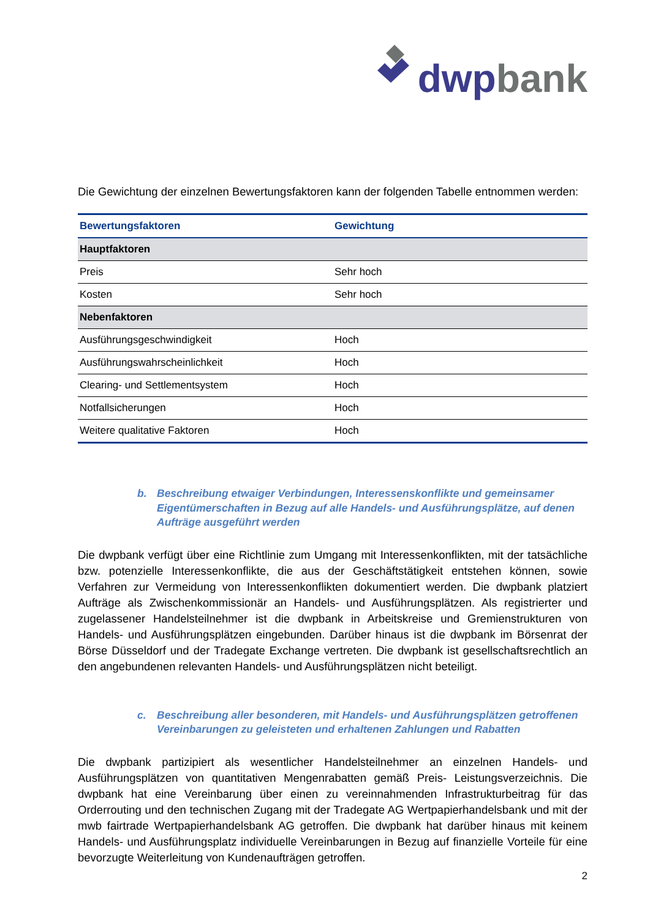dwp bank
Die Gewichtung der einzelnen Bewertungsfaktoren kann der folgenden Tabelle entnommen werden:
| Bewertungsfaktoren | Gewichtung |
| --- | --- |
| Hauptfaktoren | |
| Preis | Sehr hoch |
| Kosten | Sehr hoch |
| Nebenfaktoren | |
| Ausführungsgeschwindigkeit | Hoch |
| Ausführungswahrscheinlichkeit | Hoch |
| Clearing- und Settlementsystem | Hoch |
| Notfallsicherungen | Hoch |
| Weitere qualitative Faktoren | Hoch |
b. Beschreibung etwaiger Verbindungen, Interessenskonflikte und gemeinsamer Eigentümerschaften in Bezug auf alle Handels- und Ausführungsplätze, auf denen Aufträge ausgeführt werden
Die dwpbank verfügt über eine Richtlinie zum Umgang mit Interessenkonflikten, mit der tatsächliche bzw. potenzielle Interessenkonflikte, die aus der Geschäftstätigkeit entstehen können, sowie Verfahren zur Vermeidung von Interessenkonflikten dokumentiert werden. Die dwpbank platziert Aufträge als Zwischenkommissionär an Handels- und Ausführungsplätzen. Als registrierter und zugelassener Handelsteilnehmer ist die dwpbank in Arbeitskreise und Gremienstrukturen von Handels- und Ausführungsplätzen eingebunden. Darüber hinaus ist die dwpbank im Börsenrat der Börse Düsseldorf und der Tradegate Exchange vertreten. Die dwpbank ist gesellschaftsrechtlich an den angebundenen relevanten Handels- und Ausführungsplätzen nicht beteiligt.
c. Beschreibung aller besonderen, mit Handels- und Ausführungsplätzen getroffenen Vereinbarungen zu geleisteten und erhaltenen Zahlungen und Rabatten
Die dwpbank partizipiert als wesentlicher Handelsteilnehmer an einzelnen Handels- und Ausführungsplätzen von quantitativen Mengenrabatten gemäß Preis- Leistungsverzeichnis. Die dwpbank hat eine Vereinbarung über einen zu vereinnahmenden Infrastrukturbeitrag für das Orderrouting und den technischen Zugang mit der Tradegate AG Wertpapierhandelsbank und mit der mwb fairtrade Wertpapierhandelsbank AG getroffen. Die dwpbank hat darüber hinaus mit keinem Handels- und Ausführungsplatz individuelle Vereinbarungen in Bezug auf finanzielle Vorteile für eine bevorzugte Weiterleitung von Kundenaufträgen getroffen.
2